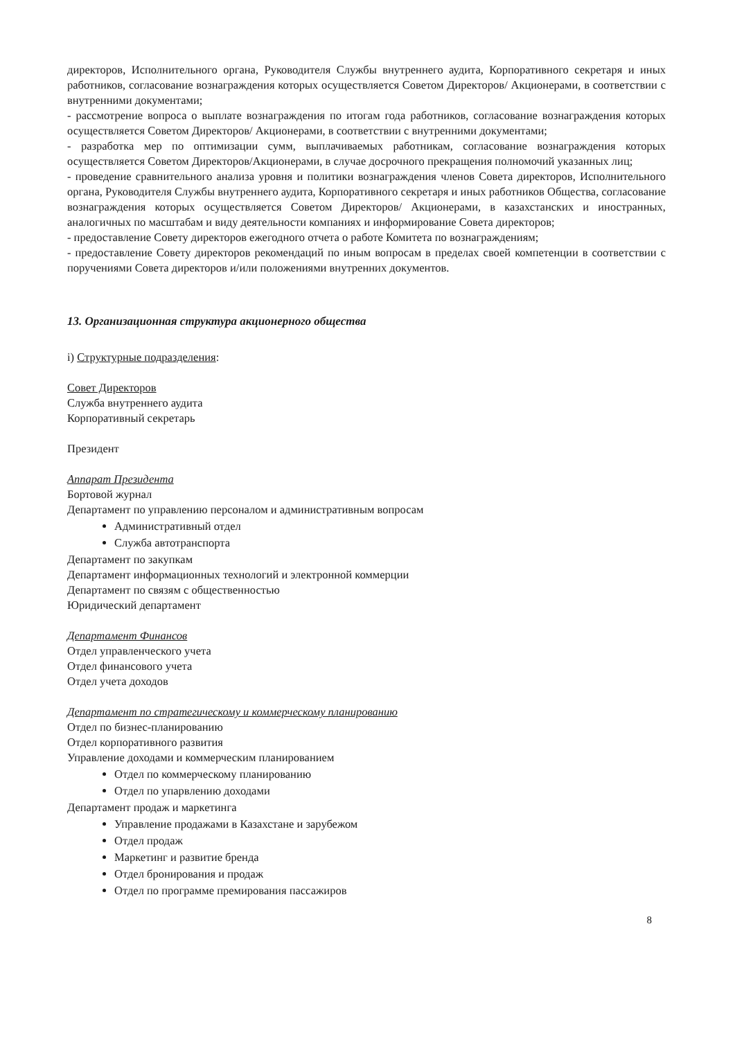директоров, Исполнительного органа, Руководителя Службы внутреннего аудита, Корпоративного секретаря и иных работников, согласование вознаграждения которых осуществляется Советом Директоров/ Акционерами, в соответствии с внутренними документами;
- рассмотрение вопроса о выплате вознаграждения по итогам года работников, согласование вознаграждения которых осуществляется Советом Директоров/ Акционерами, в соответствии с внутренними документами;
- разработка мер по оптимизации сумм, выплачиваемых работникам, согласование вознаграждения которых осуществляется Советом Директоров/Акционерами, в случае досрочного прекращения полномочий указанных лиц;
- проведение сравнительного анализа уровня и политики вознаграждения членов Совета директоров, Исполнительного органа, Руководителя Службы внутреннего аудита, Корпоративного секретаря и иных работников Общества, согласование вознаграждения которых осуществляется Советом Директоров/ Акционерами, в казахстанских и иностранных, аналогичных по масштабам и виду деятельности компаниях и информирование Совета директоров;
- предоставление Совету директоров ежегодного отчета о работе Комитета по вознаграждениям;
- предоставление Совету директоров рекомендаций по иным вопросам в пределах своей компетенции в соответствии с поручениями Совета директоров и/или положениями внутренних документов.
13. Организационная структура акционерного общества
i) Структурные подразделения:
Совет Директоров
Служба внутреннего аудита
Корпоративный секретарь
Президент
Аппарат Президента
Бортовой журнал
Департамент по управлению персоналом и административным вопросам
Административный отдел
Служба автотранспорта
Департамент по закупкам
Департамент информационных технологий и электронной коммерции
Департамент по связям с общественностью
Юридический департамент
Департамент Финансов
Отдел управленческого учета
Отдел финансового учета
Отдел учета доходов
Департамент по стратегическому и коммерческому планированию
Отдел по бизнес-планированию
Отдел корпоративного развития
Управление доходами и коммерческим планированием
Отдел по коммерческому планированию
Отдел по упарвлению доходами
Департамент продаж и маркетинга
Управление продажами в Казахстане и зарубежом
Отдел продаж
Маркетинг и развитие бренда
Отдел бронирования и продаж
Отдел по программе премирования пассажиров
8